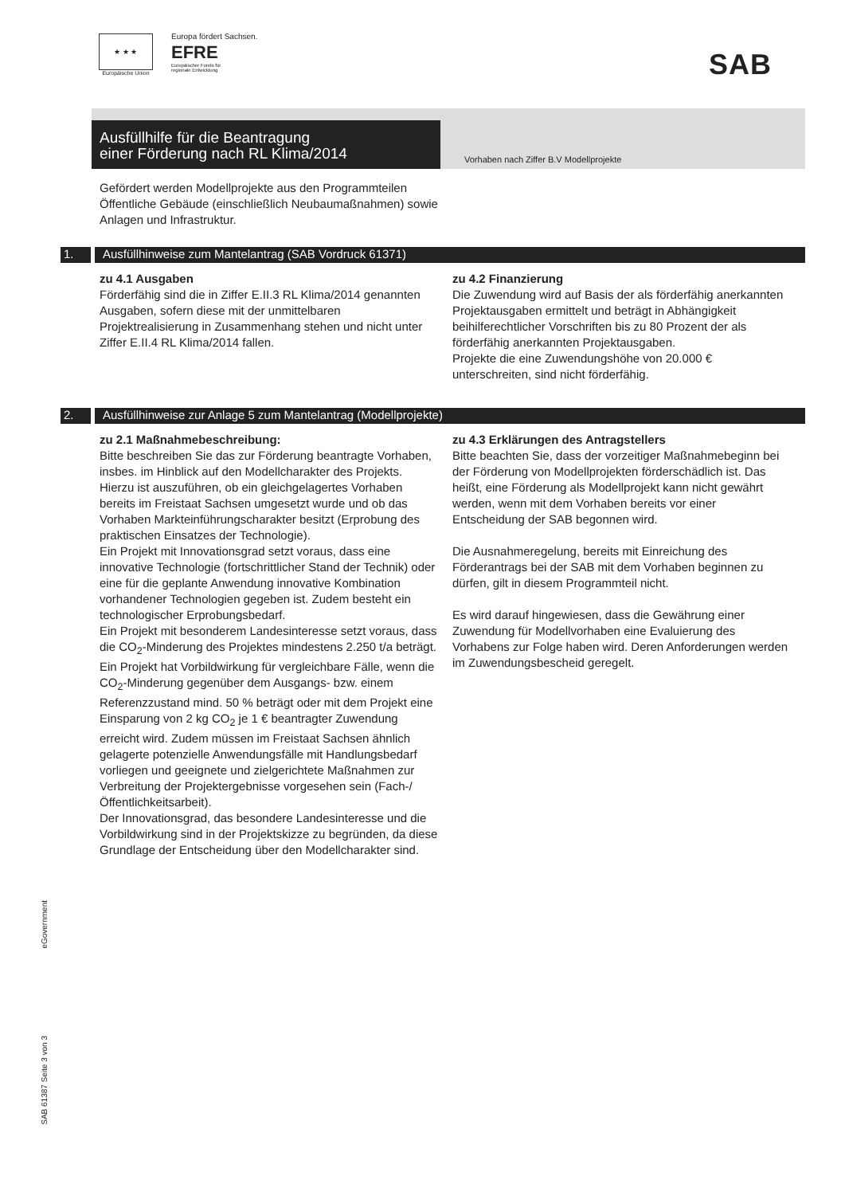★ ★ ★
Europäische Union
Europa fördert Sachsen.
EFRE
Europäischer Fonds für
regionale Entwicklung
SAB
Ausfüllhilfe für die Beantragung
einer Förderung nach RL Klima/2014
Vorhaben nach Ziffer B.V Modellprojekte
Gefördert werden Modellprojekte aus den Programmteilen Öffentliche Gebäude (einschließlich Neubaumaßnahmen) sowie Anlagen und Infrastruktur.
1. Ausfüllhinweise zum Mantelantrag (SAB Vordruck 61371)
zu 4.1 Ausgaben
Förderfähig sind die in Ziffer E.II.3 RL Klima/2014 genannten Ausgaben, sofern diese mit der unmittelbaren Projektrealisierung in Zusammenhang stehen und nicht unter Ziffer E.II.4 RL Klima/2014 fallen.
zu 4.2 Finanzierung
Die Zuwendung wird auf Basis der als förderfähig anerkannten Projektausgaben ermittelt und beträgt in Abhängigkeit beihilferechtlicher Vorschriften bis zu 80 Prozent der als förderfähig anerkannten Projektausgaben.
Projekte die eine Zuwendungshöhe von 20.000 € unterschreiten, sind nicht förderfähig.
2. Ausfüllhinweise zur Anlage 5 zum Mantelantrag (Modellprojekte)
zu 2.1 Maßnahmebeschreibung:
Bitte beschreiben Sie das zur Förderung beantragte Vorhaben, insbes. im Hinblick auf den Modellcharakter des Projekts. Hierzu ist auszuführen, ob ein gleichgelagertes Vorhaben bereits im Freistaat Sachsen umgesetzt wurde und ob das Vorhaben Markteinführungscharakter besitzt (Erprobung des praktischen Einsatzes der Technologie).
Ein Projekt mit Innovationsgrad setzt voraus, dass eine innovative Technologie (fortschrittlicher Stand der Technik) oder eine für die geplante Anwendung innovative Kombination vorhandener Technologien gegeben ist. Zudem besteht ein technologischer Erprobungsbedarf.
Ein Projekt mit besonderem Landesinteresse setzt voraus, dass die CO<sub>2</sub>-Minderung des Projektes mindestens 2.250 t/a beträgt.
Ein Projekt hat Vorbildwirkung für vergleichbare Fälle, wenn die CO<sub>2</sub>-Minderung gegenüber dem Ausgangs- bzw. einem Referenzzustand mind. 50 % beträgt oder mit dem Projekt eine Einsparung von 2 kg CO<sub>2</sub> je 1 € beantragter Zuwendung erreicht wird. Zudem müssen im Freistaat Sachsen ähnlich gelagerte potenzielle Anwendungsfälle mit Handlungsbedarf vorliegen und geeignete und zielgerichtete Maßnahmen zur Verbreitung der Projektergebnisse vorgesehen sein (Fach-/ Öffentlichkeitsarbeit).
Der Innovationsgrad, das besondere Landesinteresse und die Vorbildwirkung sind in der Projektskizze zu begründen, da diese Grundlage der Entscheidung über den Modellcharakter sind.
zu 4.3 Erklärungen des Antragstellers
Bitte beachten Sie, dass der vorzeitiger Maßnahmebeginn bei der Förderung von Modellprojekten förderschädlich ist. Das heißt, eine Förderung als Modellprojekt kann nicht gewährt werden, wenn mit dem Vorhaben bereits vor einer Entscheidung der SAB begonnen wird.
Die Ausnahmeregelung, bereits mit Einreichung des Förderantrags bei der SAB mit dem Vorhaben beginnen zu dürfen, gilt in diesem Programmteil nicht.
Es wird darauf hingewiesen, dass die Gewährung einer Zuwendung für Modellvorhaben eine Evaluierung des Vorhabens zur Folge haben wird. Deren Anforderungen werden im Zuwendungsbescheid geregelt.
eGovernment
SAB 61387 Seite 3 von 3